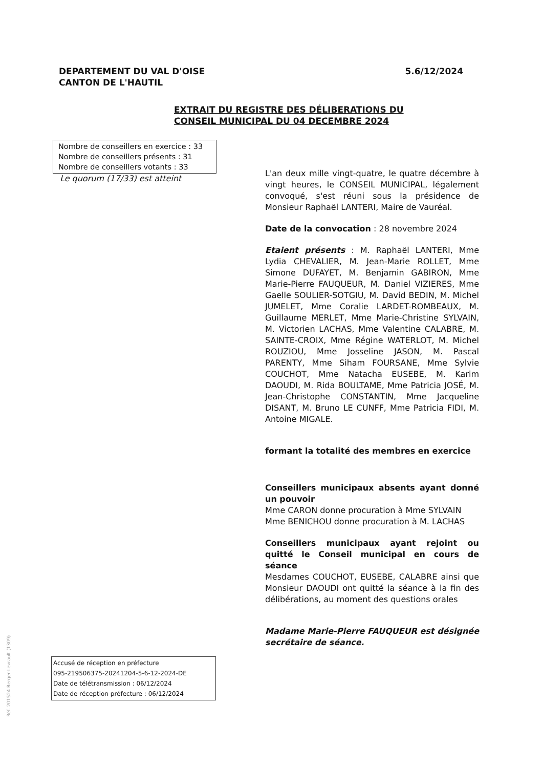DEPARTEMENT DU VAL D'OISE
CANTON DE L'HAUTIL
5.6/12/2024
EXTRAIT DU REGISTRE DES DÉLIBERATIONS DU
CONSEIL MUNICIPAL DU 04 DECEMBRE 2024
Nombre de conseillers en exercice : 33
Nombre de conseillers présents : 31
Nombre de conseillers votants : 33
Le quorum (17/33) est atteint
L'an deux mille vingt-quatre, le quatre décembre à vingt heures, le CONSEIL MUNICIPAL, légalement convoqué, s'est réuni sous la présidence de Monsieur Raphaël LANTERI, Maire de Vauréal.
Date de la convocation : 28 novembre 2024
Etaient présents : M. Raphaël LANTERI, Mme Lydia CHEVALIER, M. Jean-Marie ROLLET, Mme Simone DUFAYET, M. Benjamin GABIRON, Mme Marie-Pierre FAUQUEUR, M. Daniel VIZIERES, Mme Gaelle SOULIER-SOTGIU, M. David BEDIN, M. Michel JUMELET, Mme Coralie LARDET-ROMBEAUX, M. Guillaume MERLET, Mme Marie-Christine SYLVAIN, M. Victorien LACHAS, Mme Valentine CALABRE, M. SAINTE-CROIX, Mme Régine WATERLOT, M. Michel ROUZIOU, Mme Josseline JASON, M. Pascal PARENTY, Mme Siham FOURSANE, Mme Sylvie COUCHOT, Mme Natacha EUSEBE, M. Karim DAOUDI, M. Rida BOULTAME, Mme Patricia JOSÉ, M. Jean-Christophe CONSTANTIN, Mme Jacqueline DISANT, M. Bruno LE CUNFF, Mme Patricia FIDI, M. Antoine MIGALE.
formant la totalité des membres en exercice
Conseillers municipaux absents ayant donné un pouvoir
Mme CARON donne procuration à Mme SYLVAIN
Mme BENICHOU donne procuration à M. LACHAS
Conseillers municipaux ayant rejoint ou quitté le Conseil municipal en cours de séance
Mesdames COUCHOT, EUSEBE, CALABRE ainsi que Monsieur DAOUDI ont quitté la séance à la fin des délibérations, au moment des questions orales
Madame Marie-Pierre FAUQUEUR est désignée secrétaire de séance.
Accusé de réception en préfecture
095-219506375-20241204-5-6-12-2024-DE
Date de télétransmission : 06/12/2024
Date de réception préfecture : 06/12/2024
Réf. 201524 Berger-Levrault (1309)